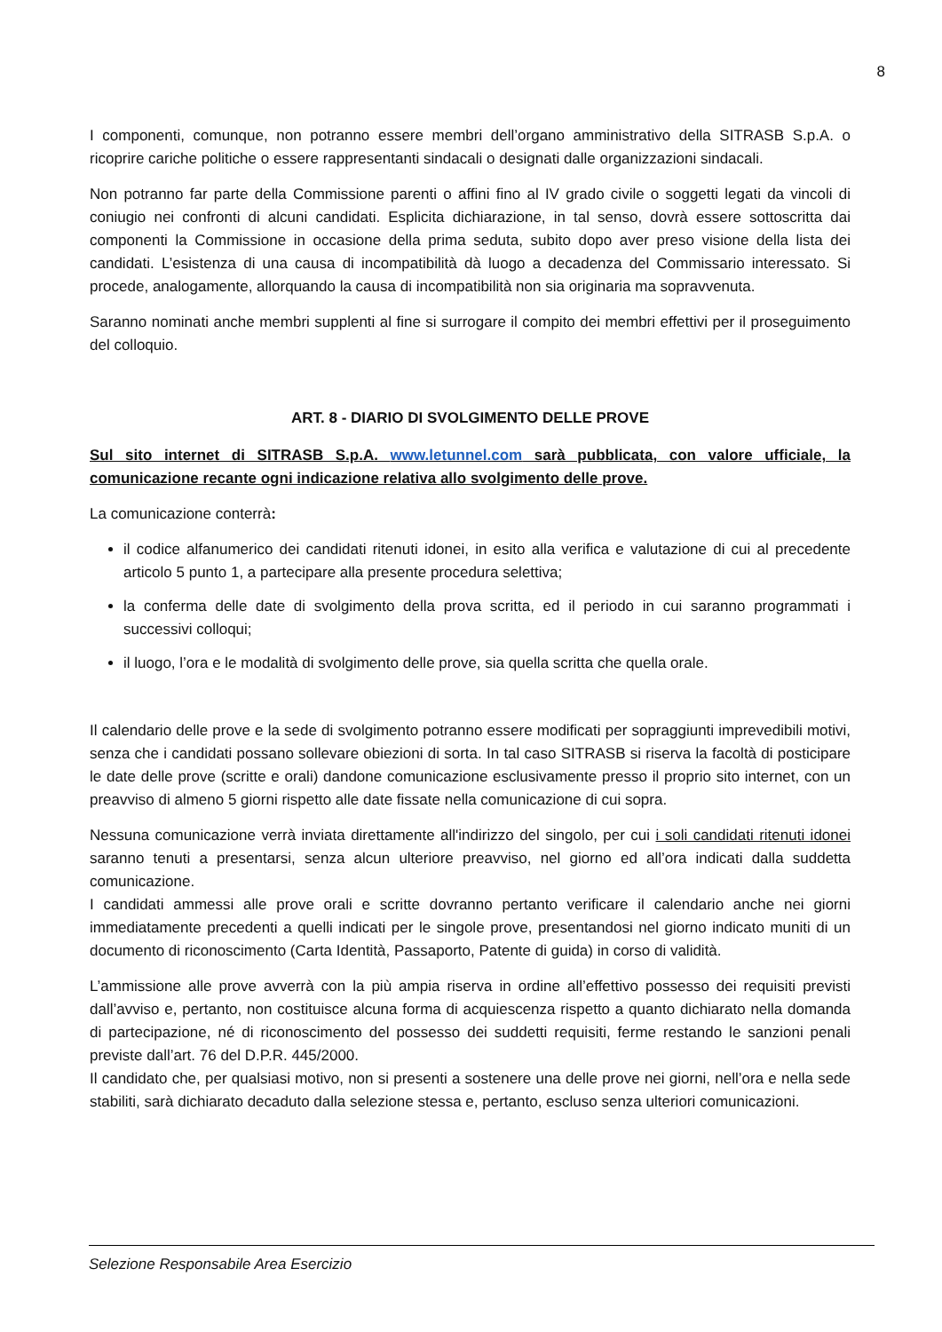8
I componenti, comunque, non potranno essere membri dell’organo amministrativo della SITRASB S.p.A. o ricoprire cariche politiche o essere rappresentanti sindacali o designati dalle organizzazioni sindacali.
Non potranno far parte della Commissione parenti o affini fino al IV grado civile o soggetti legati da vincoli di coniugio nei confronti di alcuni candidati. Esplicita dichiarazione, in tal senso, dovrà essere sottoscritta dai componenti la Commissione in occasione della prima seduta, subito dopo aver preso visione della lista dei candidati. L’esistenza di una causa di incompatibilità dà luogo a decadenza del Commissario interessato. Si procede, analogamente, allorquando la causa di incompatibilità non sia originaria ma sopravvenuta.
Saranno nominati anche membri supplenti al fine si surrogare il compito dei membri effettivi per il proseguimento del colloquio.
ART. 8 - DIARIO DI SVOLGIMENTO DELLE PROVE
Sul sito internet di SITRASB S.p.A. www.letunnel.com sarà pubblicata, con valore ufficiale, la comunicazione recante ogni indicazione relativa allo svolgimento delle prove.
La comunicazione conterrà:
il codice alfanumerico dei candidati ritenuti idonei, in esito alla verifica e valutazione di cui al precedente articolo 5 punto 1, a partecipare alla presente procedura selettiva;
la conferma delle date di svolgimento della prova scritta, ed il periodo in cui saranno programmati i successivi colloqui;
il luogo, l’ora e le modalità di svolgimento delle prove, sia quella scritta che quella orale.
Il calendario delle prove e la sede di svolgimento potranno essere modificati per sopraggiunti imprevedibili motivi, senza che i candidati possano sollevare obiezioni di sorta. In tal caso SITRASB si riserva la facoltà di posticipare le date delle prove (scritte e orali) dandone comunicazione esclusivamente presso il proprio sito internet, con un preavviso di almeno 5 giorni rispetto alle date fissate nella comunicazione di cui sopra.
Nessuna comunicazione verrà inviata direttamente all'indirizzo del singolo, per cui i soli candidati ritenuti idonei saranno tenuti a presentarsi, senza alcun ulteriore preavviso, nel giorno ed all’ora indicati dalla suddetta comunicazione.
I candidati ammessi alle prove orali e scritte dovranno pertanto verificare il calendario anche nei giorni immediatamente precedenti a quelli indicati per le singole prove, presentandosi nel giorno indicato muniti di un documento di riconoscimento (Carta Identità, Passaporto, Patente di guida) in corso di validità.
L’ammissione alle prove avverrà con la più ampia riserva in ordine all’effettivo possesso dei requisiti previsti dall’avviso e, pertanto, non costituisce alcuna forma di acquiescenza rispetto a quanto dichiarato nella domanda di partecipazione, né di riconoscimento del possesso dei suddetti requisiti, ferme restando le sanzioni penali previste dall’art. 76 del D.P.R. 445/2000.
Il candidato che, per qualsiasi motivo, non si presenti a sostenere una delle prove nei giorni, nell’ora e nella sede stabiliti, sarà dichiarato decaduto dalla selezione stessa e, pertanto, escluso senza ulteriori comunicazioni.
Selezione Responsabile Area Esercizio